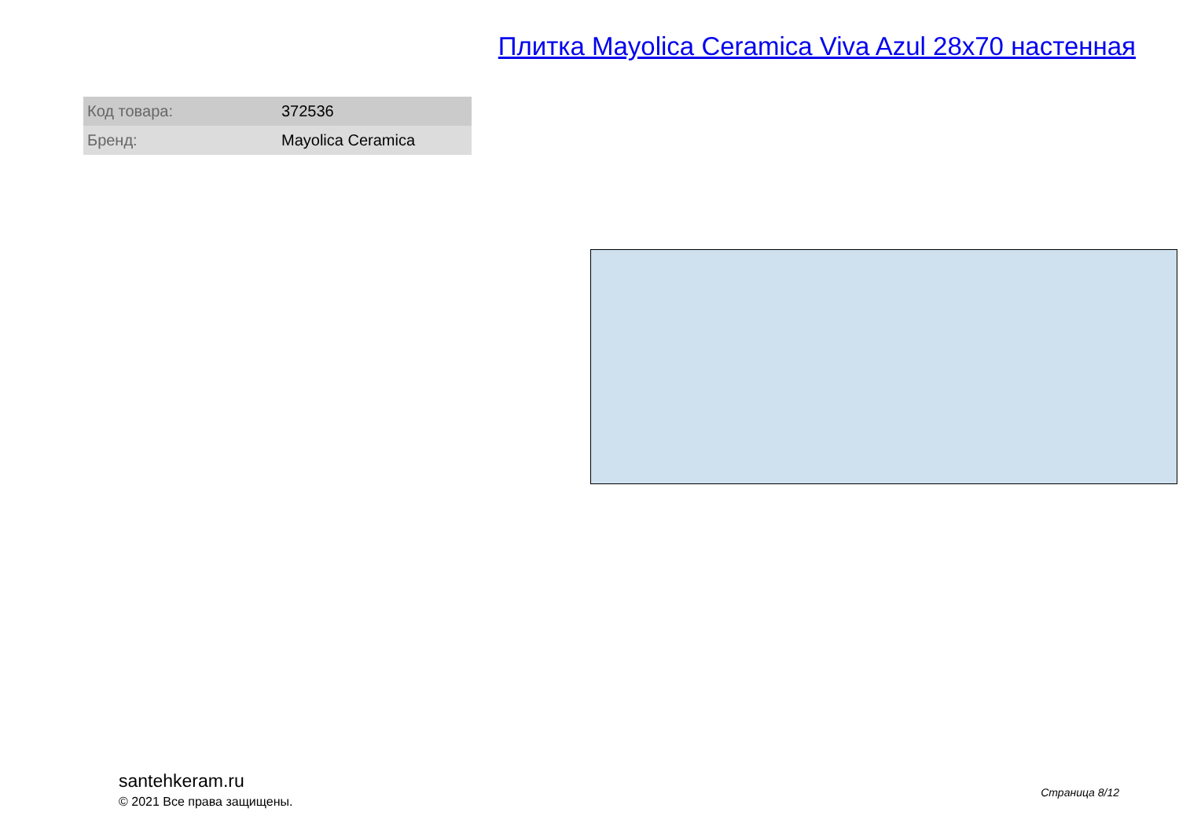Плитка Mayolica Ceramica Viva Azul 28x70 настенная
| Код товара: | 372536 |
| Бренд: | Mayolica Ceramica |
santehkeram.ru
© 2021 Все права защищены.
Страница 8/12